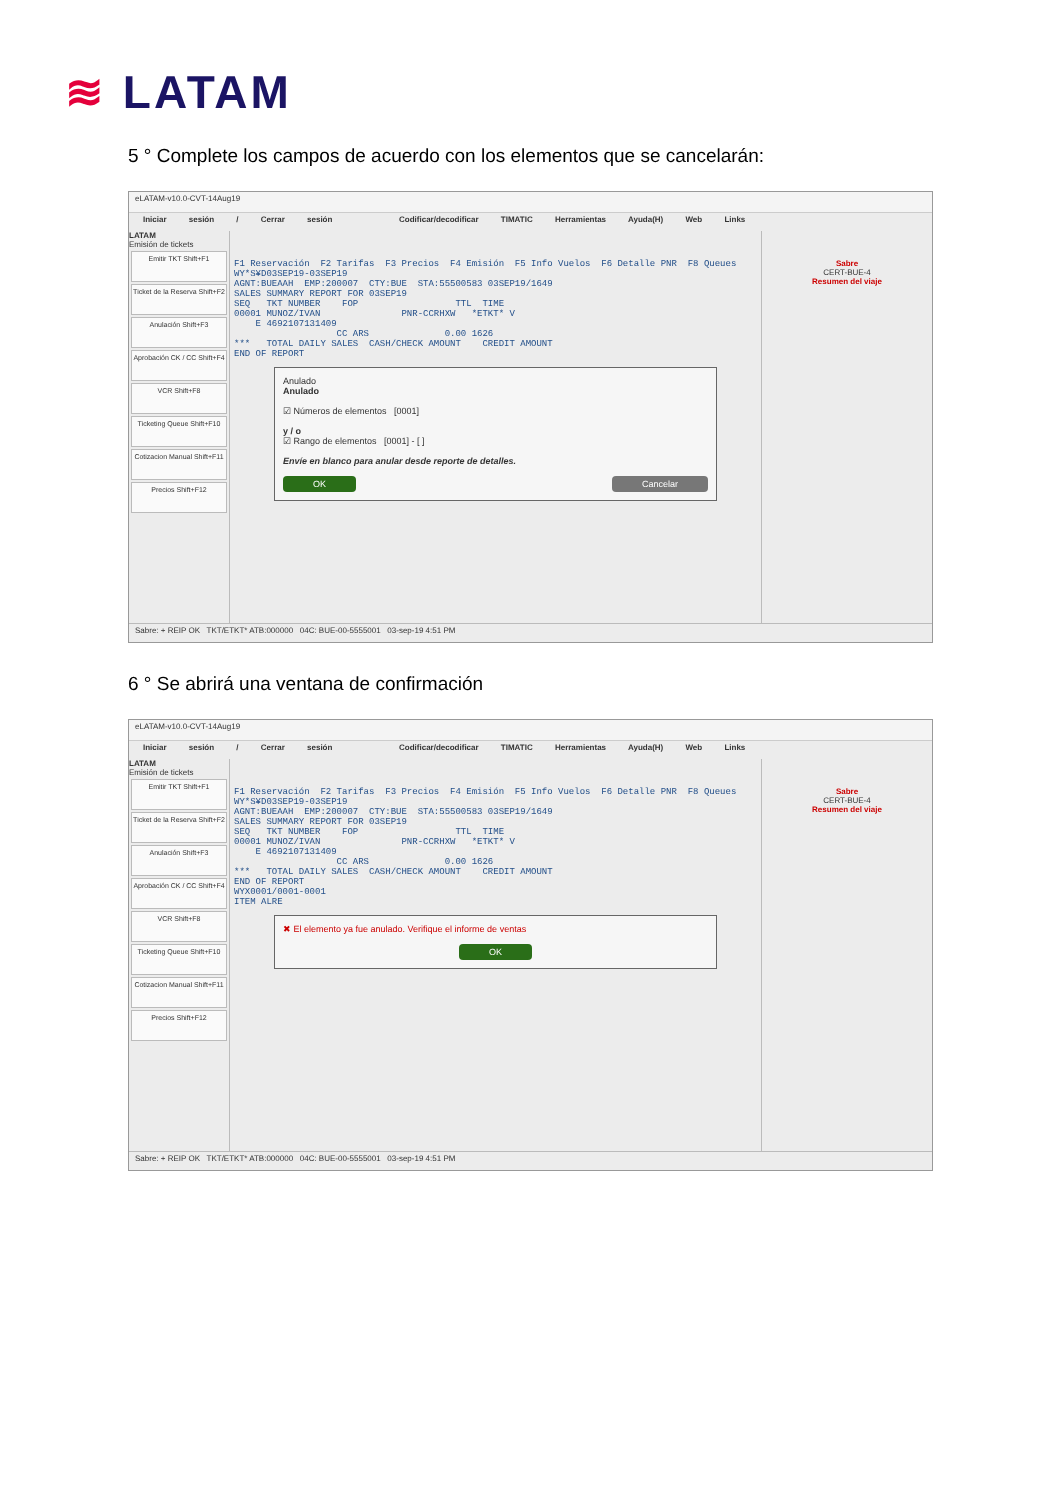≋ LATAM
5 ° Complete los campos de acuerdo con los elementos que se cancelarán:
eLATAM-v10.0-CVT-14Aug19
Iniciar sesión / Cerrar sesión Codificar/decodificar TIMATIC Herramientas Ayuda(H) Web Links
LATAM
Emisión de tickets
Emitir TKT Shift+F1
Ticket de la Reserva Shift+F2
Anulación Shift+F3
Aprobación CK / CC Shift+F4
VCR Shift+F8
Ticketing Queue Shift+F10
Cotizacion Manual Shift+F11
Precios Shift+F12
F1 Reservación F2 Tarifas F3 Precios F4 Emisión F5 Info Vuelos F6 Detalle PNR F8 Queues WY*S¥D03SEP19-03SEP19 AGNT:BUEAAH EMP:200007 CTY:BUE STA:55500583 03SEP19/1649 SALES SUMMARY REPORT FOR 03SEP19 SEQ TKT NUMBER FOP TTL TIME 00001 MUNOZ/IVAN PNR-CCRHXW *ETKT* V E 4692107131409 CC ARS 0.00 1626 *** TOTAL DAILY SALES CASH/CHECK AMOUNT CREDIT AMOUNT END OF REPORT
Anulado
Anulado
☑ Números de elementos [0001]
y / o
☑ Rango de elementos [0001] - [ ]
Envíe en blanco para anular desde reporte de detalles.
OK Cancelar
Sabre
CERT-BUE-4
Resumen del viaje
Sabre: + REIP OK TKT/ETKT* ATB:000000 04C: BUE-00-5555001 03-sep-19 4:51 PM
6 ° Se abrirá una ventana de confirmación
eLATAM-v10.0-CVT-14Aug19
Iniciar sesión / Cerrar sesión Codificar/decodificar TIMATIC Herramientas Ayuda(H) Web Links
LATAM
Emisión de tickets
Emitir TKT Shift+F1
Ticket de la Reserva Shift+F2
Anulación Shift+F3
Aprobación CK / CC Shift+F4
VCR Shift+F8
Ticketing Queue Shift+F10
Cotizacion Manual Shift+F11
Precios Shift+F12
F1 Reservación F2 Tarifas F3 Precios F4 Emisión F5 Info Vuelos F6 Detalle PNR F8 Queues WY*S¥D03SEP19-03SEP19 AGNT:BUEAAH EMP:200007 CTY:BUE STA:55500583 03SEP19/1649 SALES SUMMARY REPORT FOR 03SEP19 SEQ TKT NUMBER FOP TTL TIME 00001 MUNOZ/IVAN PNR-CCRHXW *ETKT* V E 4692107131409 CC ARS 0.00 1626 *** TOTAL DAILY SALES CASH/CHECK AMOUNT CREDIT AMOUNT END OF REPORT WYX0001/0001-0001 ITEM ALRE
✖ El elemento ya fue anulado. Verifique el informe de ventas
OK
Sabre
CERT-BUE-4
Resumen del viaje
Sabre: + REIP OK TKT/ETKT* ATB:000000 04C: BUE-00-5555001 03-sep-19 4:51 PM